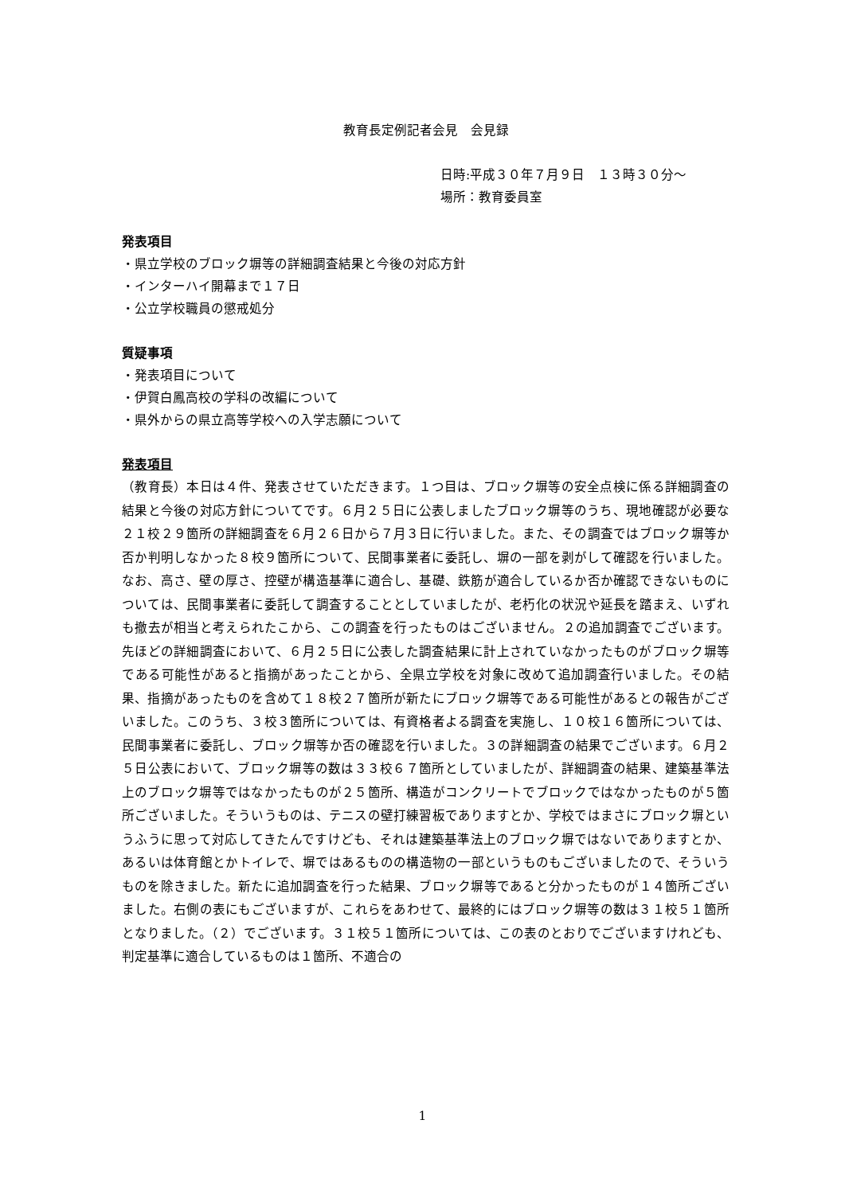教育長定例記者会見　会見録
日時:平成３０年７月９日　１３時３０分～
場所：教育委員室
発表項目
・県立学校のブロック塀等の詳細調査結果と今後の対応方針
・インターハイ開幕まで１７日
・公立学校職員の懲戒処分
質疑事項
・発表項目について
・伊賀白鳳高校の学科の改編について
・県外からの県立高等学校への入学志願について
発表項目
（教育長）本日は４件、発表させていただきます。１つ目は、ブロック塀等の安全点検に係る詳細調査の結果と今後の対応方針についてです。６月２５日に公表しましたブロック塀等のうち、現地確認が必要な２１校２９箇所の詳細調査を６月２６日から７月３日に行いました。また、その調査ではブロック塀等か否か判明しなかった８校９箇所について、民間事業者に委託し、塀の一部を剥がして確認を行いました。なお、高さ、壁の厚さ、控壁が構造基準に適合し、基礎、鉄筋が適合しているか否か確認できないものについては、民間事業者に委託して調査することとしていましたが、老朽化の状況や延長を踏まえ、いずれも撤去が相当と考えられたこから、この調査を行ったものはございません。２の追加調査でございます。先ほどの詳細調査において、６月２５日に公表した調査結果に計上されていなかったものがブロック塀等である可能性があると指摘があったことから、全県立学校を対象に改めて追加調査行いました。その結果、指摘があったものを含めて１８校２７箇所が新たにブロック塀等である可能性があるとの報告がございました。このうち、３校３箇所については、有資格者よる調査を実施し、１０校１６箇所については、民間事業者に委託し、ブロック塀等か否の確認を行いました。３の詳細調査の結果でございます。６月２５日公表において、ブロック塀等の数は３３校６７箇所としていましたが、詳細調査の結果、建築基準法上のブロック塀等ではなかったものが２５箇所、構造がコンクリートでブロックではなかったものが５箇所ございました。そういうものは、テニスの壁打練習板でありますとか、学校ではまさにブロック塀というふうに思って対応してきたんですけども、それは建築基準法上のブロック塀ではないでありますとか、あるいは体育館とかトイレで、塀ではあるものの構造物の一部というものもございましたので、そういうものを除きました。新たに追加調査を行った結果、ブロック塀等であると分かったものが１４箇所ございました。右側の表にもございますが、これらをあわせて、最終的にはブロック塀等の数は３１校５１箇所となりました。（２）でございます。３１校５１箇所については、この表のとおりでございますけれども、判定基準に適合しているものは１箇所、不適合の
1